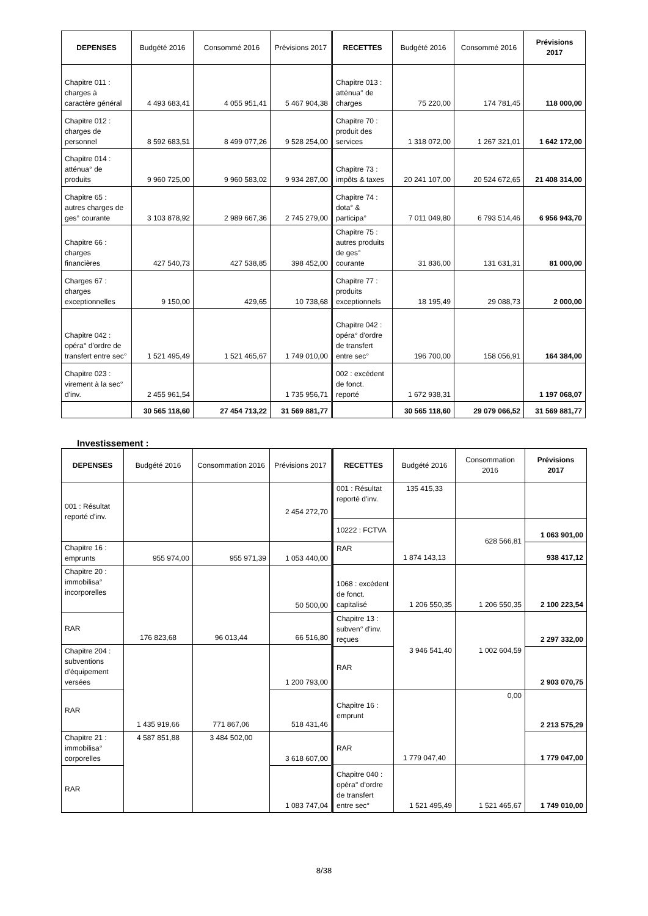| DEPENSES | Budgété 2016 | Consommé 2016 | Prévisions 2017 | RECETTES | Budgété 2016 | Consommé 2016 | Prévisions 2017 |
| --- | --- | --- | --- | --- | --- | --- | --- |
| Chapitre 011 : charges à caractère général | 4 493 683,41 | 4 055 951,41 | 5 467 904,38 | Chapitre 013 : atténua° de charges | 75 220,00 | 174 781,45 | 118 000,00 |
| Chapitre 012 : charges de personnel | 8 592 683,51 | 8 499 077,26 | 9 528 254,00 | Chapitre 70 : produit des services | 1 318 072,00 | 1 267 321,01 | 1 642 172,00 |
| Chapitre 014 : atténua° de produits | 9 960 725,00 | 9 960 583,02 | 9 934 287,00 | Chapitre 73 : impôts & taxes | 20 241 107,00 | 20 524 672,65 | 21 408 314,00 |
| Chapitre 65 : autres charges de ges° courante | 3 103 878,92 | 2 989 667,36 | 2 745 279,00 | Chapitre 74 : dota° & participa° | 7 011 049,80 | 6 793 514,46 | 6 956 943,70 |
| Chapitre 66 : charges financières | 427 540,73 | 427 538,85 | 398 452,00 | Chapitre 75 : autres produits de ges° courante | 31 836,00 | 131 631,31 | 81 000,00 |
| Charges 67 : charges exceptionnelles | 9 150,00 | 429,65 | 10 738,68 | Chapitre 77 : produits exceptionnels | 18 195,49 | 29 088,73 | 2 000,00 |
| Chapitre 042 : opéra° d'ordre de transfert entre sec° | 1 521 495,49 | 1 521 465,67 | 1 749 010,00 | Chapitre 042 : opéra° d'ordre de transfert entre sec° | 196 700,00 | 158 056,91 | 164 384,00 |
| Chapitre 023 : virement à la sec° d'inv. | 2 455 961,54 | | 1 735 956,71 | 002 : excédent de fonct. reporté | 1 672 938,31 | | 1 197 068,07 |
| | 30 565 118,60 | 27 454 713,22 | 31 569 881,77 | | 30 565 118,60 | 29 079 066,52 | 31 569 881,77 |
Investissement :
| DEPENSES | Budgété 2016 | Consommation 2016 | Prévisions 2017 |
| --- | --- | --- | --- |
| 001 : Résultat reporté d'inv. | | | 2 454 272,70 |
| Chapitre 16 : emprunts | 955 974,00 | 955 971,39 | 1 053 440,00 |
| Chapitre 20 : immobilisa° incorporelles | 176 823,68 | 96 013,44 | 50 500,00 |
| RAR | | | 66 516,80 |
| Chapitre 204 : subventions d'équipement versées | 1 435 919,66 | 771 867,06 | 1 200 793,00 |
| RAR | | | 518 431,46 |
| Chapitre 21 : immobilisa° corporelles | 4 587 851,88 | 3 484 502,00 | 3 618 607,00 |
| RAR | | | 1 083 747,04 |
| RECETTES | Budgété 2016 | Consommation 2016 | Prévisions 2017 |
| --- | --- | --- | --- |
| 001 : Résultat reporté d'inv. | 135 415,33 | | |
| 10222 : FCTVA | 1 874 143,13 | 628 566,81 | 1 063 901,00 |
| RAR | | | 938 417,12 |
| 1068 : excédent de fonct. capitalisé | 1 206 550,35 | 1 206 550,35 | 2 100 223,54 |
| Chapitre 13 : subven° d'inv. reçues | 3 946 541,40 | 1 002 604,59 | 2 297 332,00 |
| RAR | | | 2 903 070,75 |
| Chapitre 16 : emprunt | 1 779 047,40 | 0,00 | 2 213 575,29 |
| RAR | | | 1 779 047,00 |
| Chapitre 040 : opéra° d'ordre de transfert entre sec° | 1 521 495,49 | 1 521 465,67 | 1 749 010,00 |
8/38